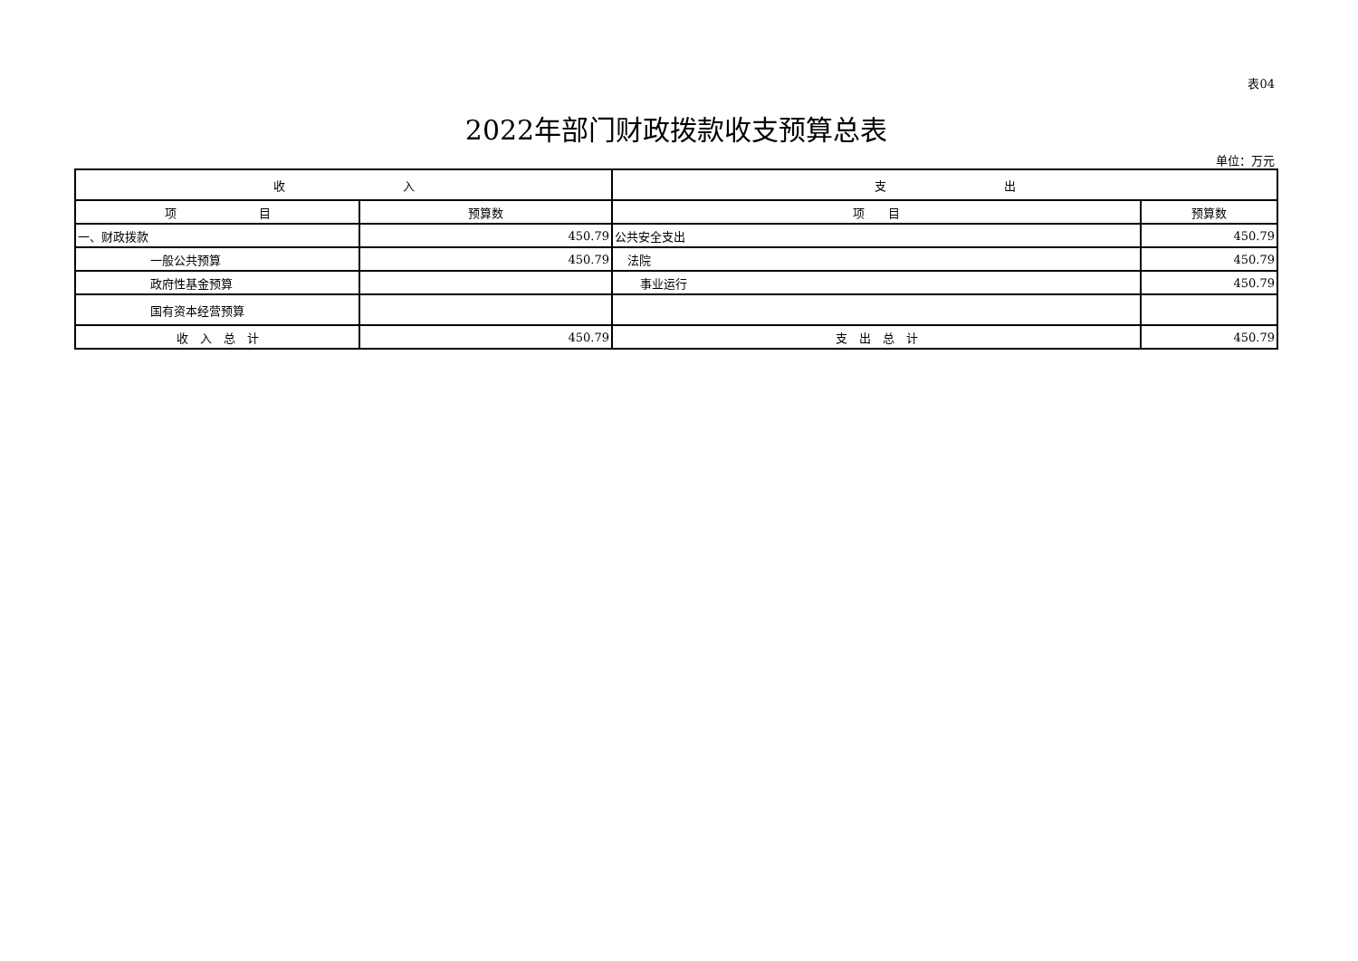表04
2022年部门财政拨款收支预算总表
单位：万元
| 收 入 | | 支 出 | |
| --- | --- | --- | --- |
| 项 目 | 预算数 | 项 目 | 预算数 |
| 一、财政拨款 | 450.79 | 公共安全支出 | 450.79 |
| 一般公共预算 | 450.79 | 法院 | 450.79 |
| 政府性基金预算 | | 事业运行 | 450.79 |
| 国有资本经营预算 | | | |
| 收 入 总 计 | 450.79 | 支 出 总 计 | 450.79 |